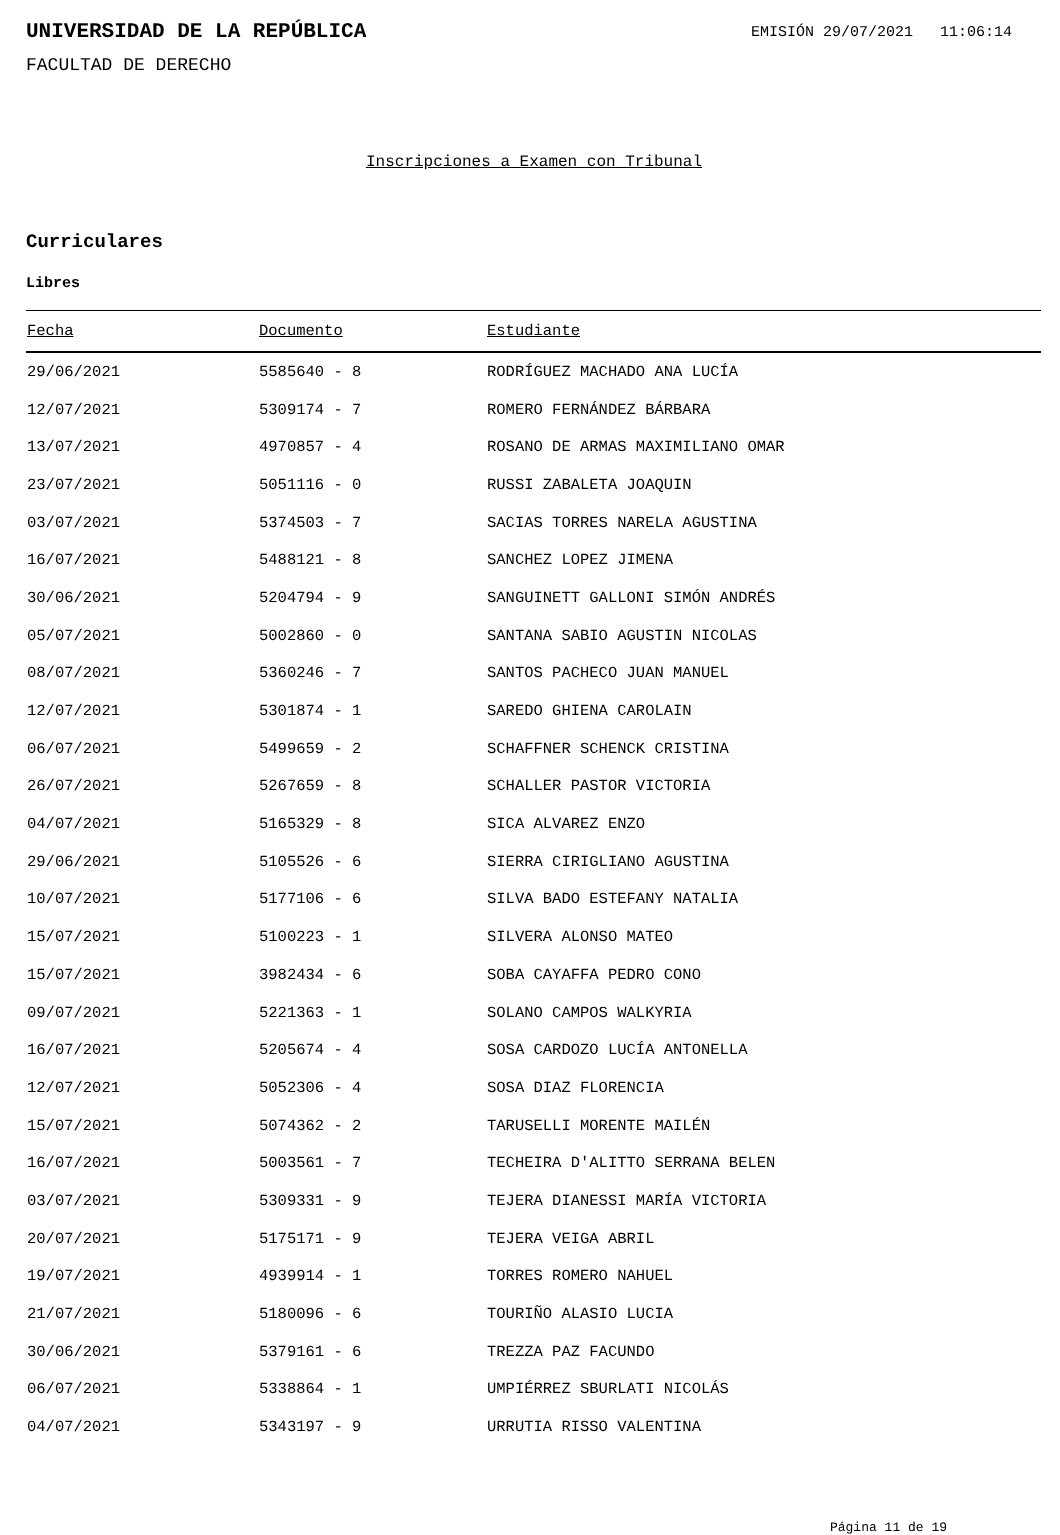UNIVERSIDAD DE LA REPÚBLICA
EMISIÓN 29/07/2021 11:06:14
FACULTAD DE DERECHO
Inscripciones a Examen con Tribunal
Curriculares
Libres
| Fecha | Documento | Estudiante |
| --- | --- | --- |
| 29/06/2021 | 5585640 - 8 | RODRÍGUEZ MACHADO ANA LUCÍA |
| 12/07/2021 | 5309174 - 7 | ROMERO FERNÁNDEZ BÁRBARA |
| 13/07/2021 | 4970857 - 4 | ROSANO DE ARMAS MAXIMILIANO OMAR |
| 23/07/2021 | 5051116 - 0 | RUSSI ZABALETA JOAQUIN |
| 03/07/2021 | 5374503 - 7 | SACIAS TORRES NARELA AGUSTINA |
| 16/07/2021 | 5488121 - 8 | SANCHEZ LOPEZ JIMENA |
| 30/06/2021 | 5204794 - 9 | SANGUINETT GALLONI SIMÓN ANDRÉS |
| 05/07/2021 | 5002860 - 0 | SANTANA SABIO AGUSTIN NICOLAS |
| 08/07/2021 | 5360246 - 7 | SANTOS PACHECO JUAN MANUEL |
| 12/07/2021 | 5301874 - 1 | SAREDO GHIENA CAROLAIN |
| 06/07/2021 | 5499659 - 2 | SCHAFFNER SCHENCK CRISTINA |
| 26/07/2021 | 5267659 - 8 | SCHALLER PASTOR VICTORIA |
| 04/07/2021 | 5165329 - 8 | SICA ALVAREZ ENZO |
| 29/06/2021 | 5105526 - 6 | SIERRA CIRIGLIANO AGUSTINA |
| 10/07/2021 | 5177106 - 6 | SILVA BADO ESTEFANY NATALIA |
| 15/07/2021 | 5100223 - 1 | SILVERA ALONSO MATEO |
| 15/07/2021 | 3982434 - 6 | SOBA CAYAFFA PEDRO CONO |
| 09/07/2021 | 5221363 - 1 | SOLANO CAMPOS WALKYRIA |
| 16/07/2021 | 5205674 - 4 | SOSA CARDOZO LUCÍA ANTONELLA |
| 12/07/2021 | 5052306 - 4 | SOSA DIAZ FLORENCIA |
| 15/07/2021 | 5074362 - 2 | TARUSELLI MORENTE MAILÉN |
| 16/07/2021 | 5003561 - 7 | TECHEIRA D'ALITTO SERRANA BELEN |
| 03/07/2021 | 5309331 - 9 | TEJERA DIANESSI MARÍA VICTORIA |
| 20/07/2021 | 5175171 - 9 | TEJERA VEIGA ABRIL |
| 19/07/2021 | 4939914 - 1 | TORRES ROMERO NAHUEL |
| 21/07/2021 | 5180096 - 6 | TOURIÑO ALASIO LUCIA |
| 30/06/2021 | 5379161 - 6 | TREZZA PAZ FACUNDO |
| 06/07/2021 | 5338864 - 1 | UMPIÉRREZ SBURLATI NICOLÁS |
| 04/07/2021 | 5343197 - 9 | URRUTIA RISSO VALENTINA |
Página 11 de 19